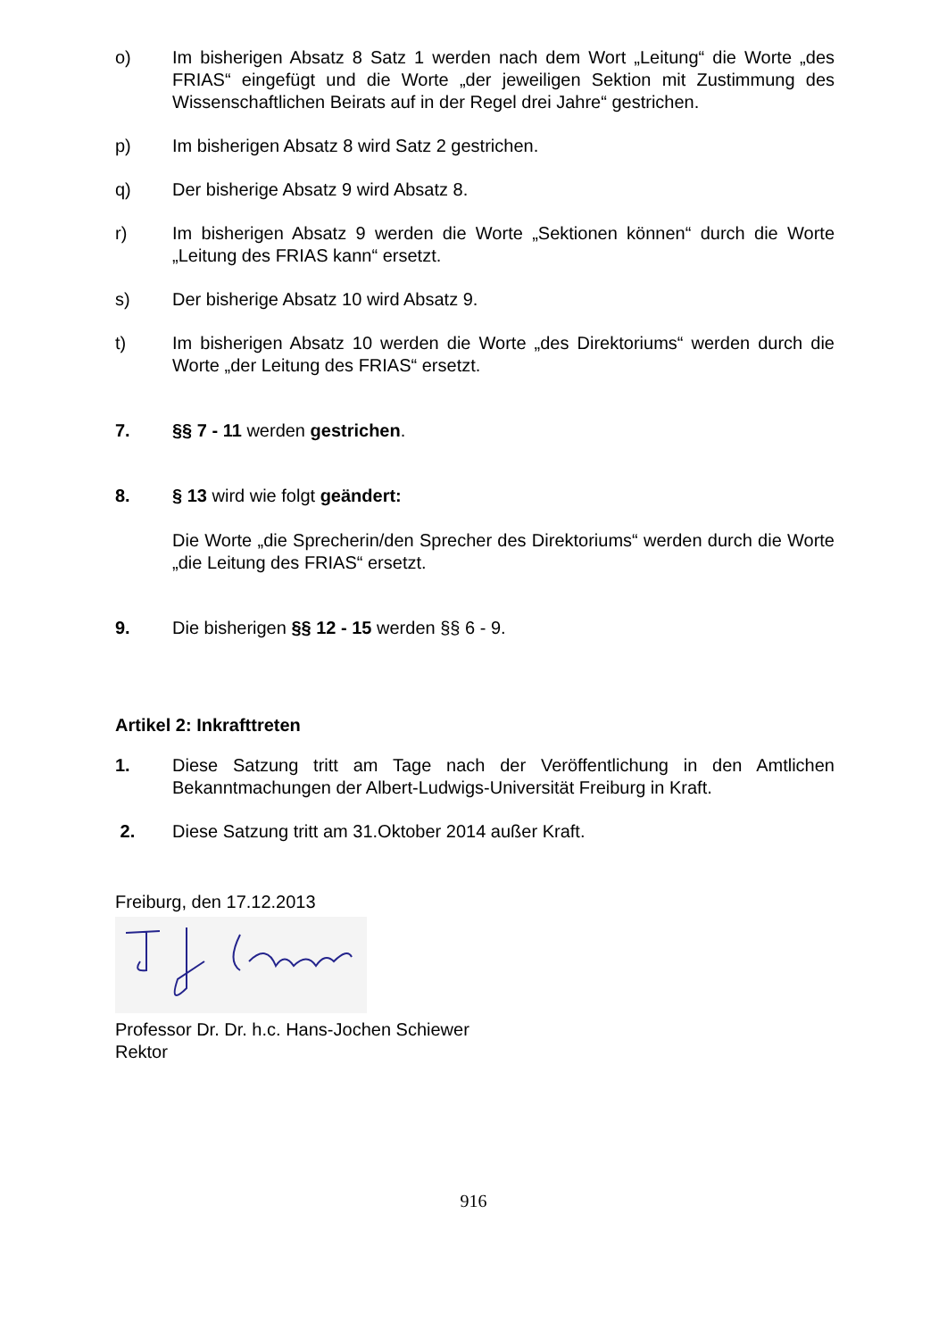o) Im bisherigen Absatz 8 Satz 1 werden nach dem Wort „Leitung“ die Worte „des FRIAS“ eingefügt und die Worte „der jeweiligen Sektion mit Zustimmung des Wissenschaftlichen Beirats auf in der Regel drei Jahre“ gestrichen.
p) Im bisherigen Absatz 8 wird Satz 2 gestrichen.
q) Der bisherige Absatz 9 wird Absatz 8.
r) Im bisherigen Absatz 9 werden die Worte „Sektionen können“ durch die Worte „Leitung des FRIAS kann“ ersetzt.
s) Der bisherige Absatz 10 wird Absatz 9.
t) Im bisherigen Absatz 10 werden die Worte „des Direktoriums“ werden durch die Worte „der Leitung des FRIAS“ ersetzt.
7. §§ 7 - 11 werden gestrichen.
8. § 13 wird wie folgt geändert:
Die Worte „die Sprecherin/den Sprecher des Direktoriums“ werden durch die Worte „die Leitung des FRIAS“ ersetzt.
9. Die bisherigen §§ 12 - 15 werden §§ 6 - 9.
Artikel 2: Inkrafttreten
1. Diese Satzung tritt am Tage nach der Veröffentlichung in den Amtlichen Bekanntmachungen der Albert-Ludwigs-Universität Freiburg in Kraft.
2. Diese Satzung tritt am 31.Oktober 2014 außer Kraft.
Freiburg, den 17.12.2013
Professor Dr. Dr. h.c. Hans-Jochen Schiewer
Rektor
916